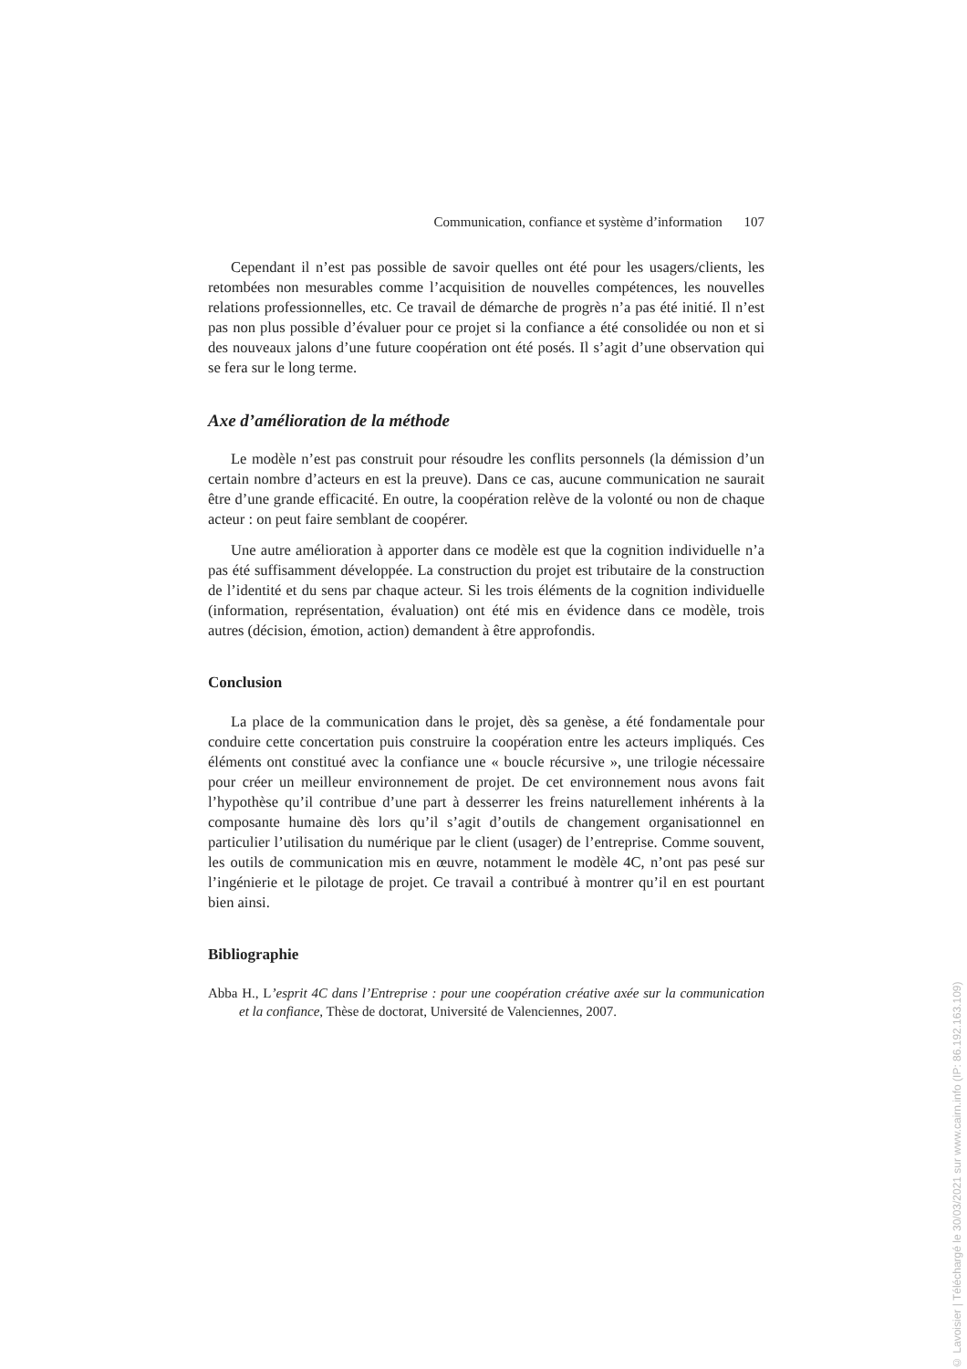Communication, confiance et système d’information 107
Cependant il n’est pas possible de savoir quelles ont été pour les usagers/clients, les retombées non mesurables comme l’acquisition de nouvelles compétences, les nouvelles relations professionnelles, etc. Ce travail de démarche de progrès n’a pas été initié. Il n’est pas non plus possible d’évaluer pour ce projet si la confiance a été consolidée ou non et si des nouveaux jalons d’une future coopération ont été posés. Il s’agit d’une observation qui se fera sur le long terme.
Axe d’amélioration de la méthode
Le modèle n’est pas construit pour résoudre les conflits personnels (la démission d’un certain nombre d’acteurs en est la preuve). Dans ce cas, aucune communication ne saurait être d’une grande efficacité. En outre, la coopération relève de la volonté ou non de chaque acteur : on peut faire semblant de coopérer.
Une autre amélioration à apporter dans ce modèle est que la cognition individuelle n’a pas été suffisamment développée. La construction du projet est tributaire de la construction de l’identité et du sens par chaque acteur. Si les trois éléments de la cognition individuelle (information, représentation, évaluation) ont été mis en évidence dans ce modèle, trois autres (décision, émotion, action) demandent à être approfondis.
Conclusion
La place de la communication dans le projet, dès sa genèse, a été fondamentale pour conduire cette concertation puis construire la coopération entre les acteurs impliqués. Ces éléments ont constitué avec la confiance une « boucle récursive », une trilogie nécessaire pour créer un meilleur environnement de projet. De cet environnement nous avons fait l’hypothèse qu’il contribue d’une part à desserrer les freins naturellement inhérents à la composante humaine dès lors qu’il s’agit d’outils de changement organisationnel en particulier l’utilisation du numérique par le client (usager) de l’entreprise. Comme souvent, les outils de communication mis en œuvre, notamment le modèle 4C, n’ont pas pesé sur l’ingénierie et le pilotage de projet. Ce travail a contribué à montrer qu’il en est pourtant bien ainsi.
Bibliographie
Abba H., L’esprit 4C dans l’Entreprise : pour une coopération créative axée sur la communication et la confiance, Thèse de doctorat, Université de Valenciennes, 2007.
© Lavoisier | Téléchargé le 30/03/2021 sur www.cairn.info (IP: 86.192.163.109)